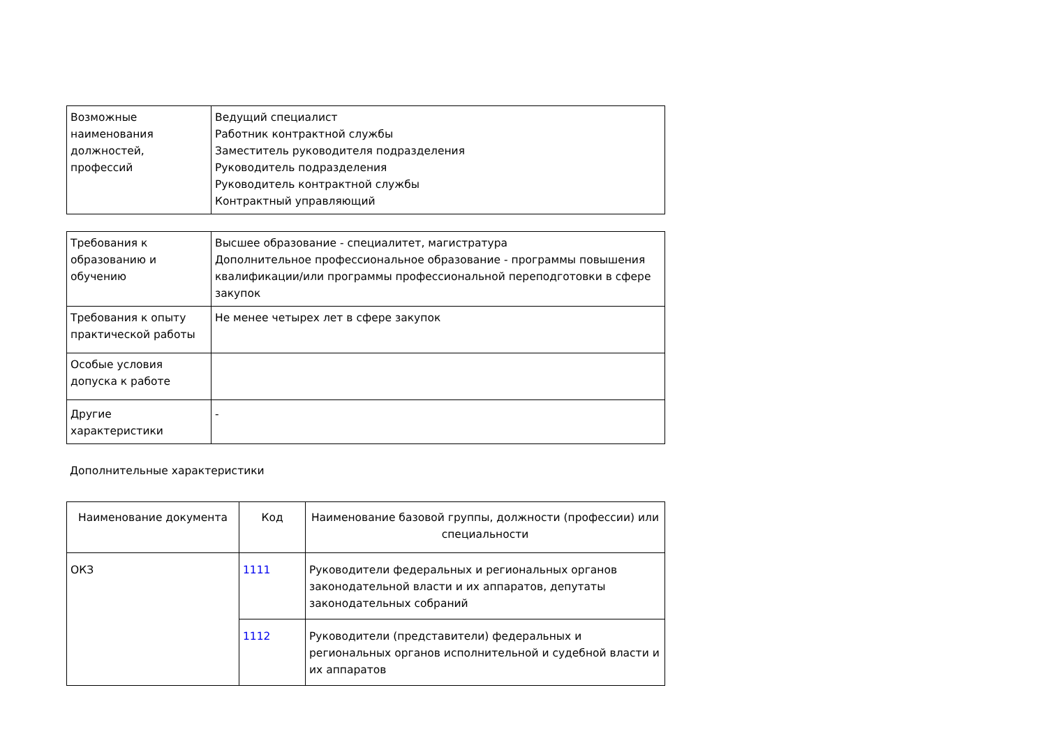| Возможные наименования должностей, профессий | Ведущий специалист Работник контрактной службы Заместитель руководителя подразделения Руководитель подразделения Руководитель контрактной службы Контрактный управляющий |
| Требования к образованию и обучению | Высшее образование - специалитет, магистратура Дополнительное профессиональное образование - программы повышения квалификации/или программы профессиональной переподготовки в сфере закупок |
| Требования к опыту практической работы | Не менее четырех лет в сфере закупок |
| Особые условия допуска к работе | |
| Другие характеристики | - |
Дополнительные характеристики
| Наименование документа | Код | Наименование базовой группы, должности (профессии) или специальности |
| --- | --- | --- |
| ОКЗ | 1111 | Руководители федеральных и региональных органов законодательной власти и их аппаратов, депутаты законодательных собраний |
| | 1112 | Руководители (представители) федеральных и региональных органов исполнительной и судебной власти и их аппаратов |